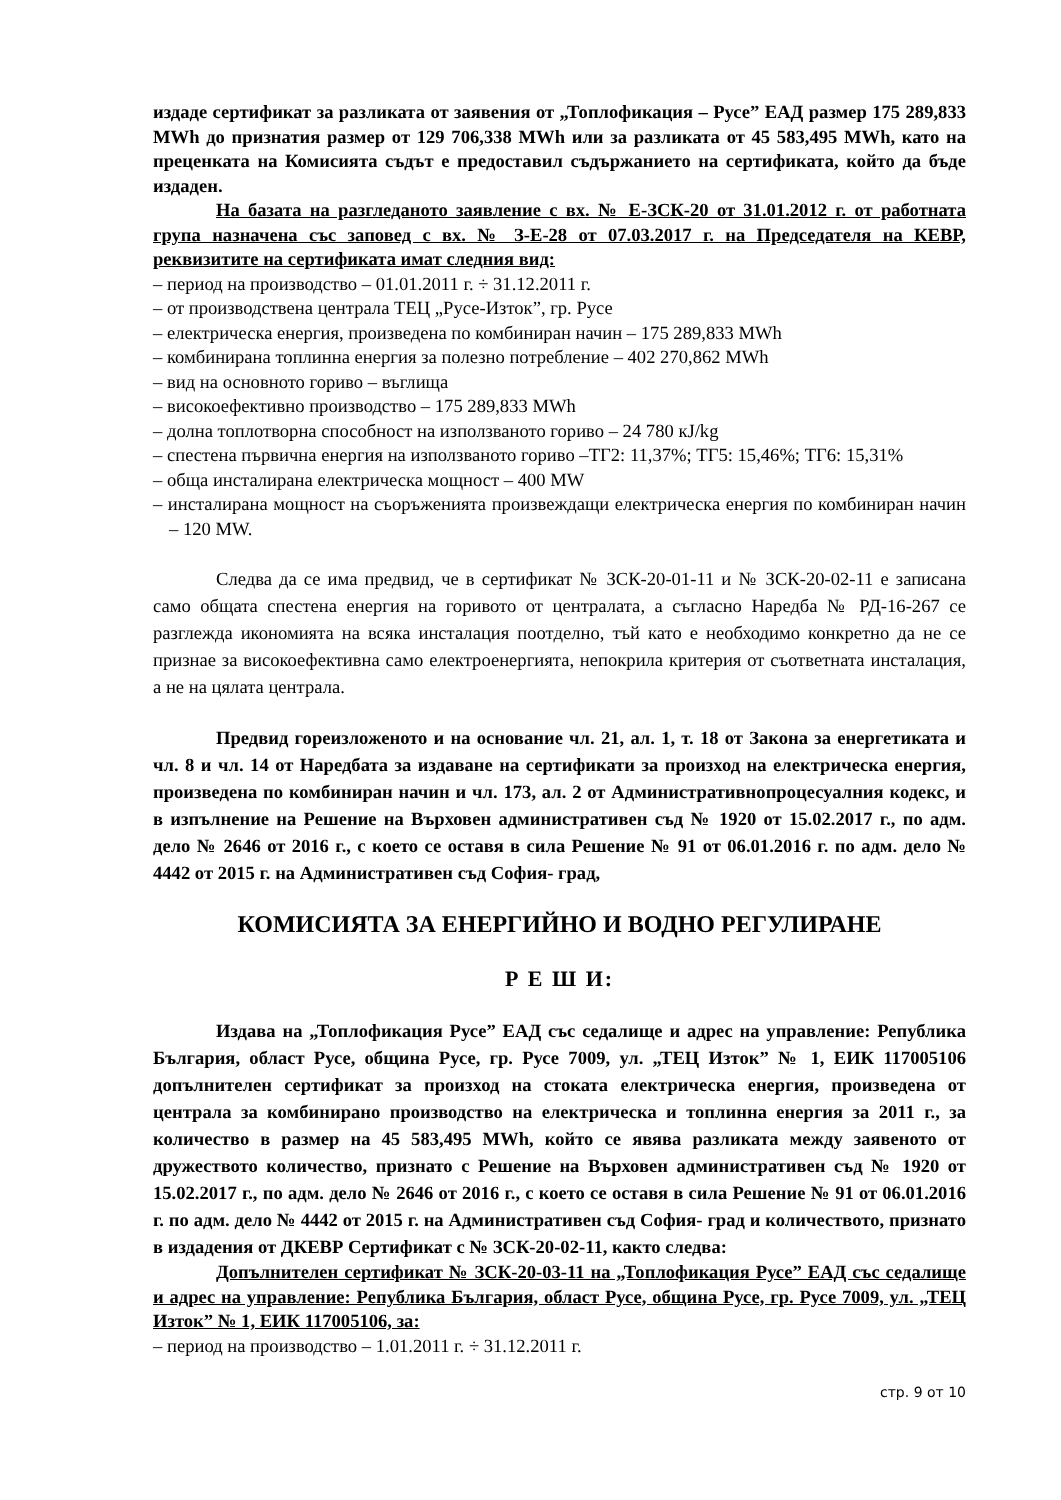издаде сертификат за разликата от заявения от „Топлофикация – Русе” ЕАД размер 175 289,833 MWh до признатия размер от 129 706,338 MWh или за разликата от 45 583,495 MWh, като на преценката на Комисията съдът е предоставил съдържанието на сертификата, който да бъде издаден.
На базата на разгледаното заявление с вх. № Е-ЗСК-20 от 31.01.2012 г. от работната група назначена със заповед с вх. № З-Е-28 от 07.03.2017 г. на Председателя на КЕВР, реквизитите на сертификата имат следния вид:
– период на производство – 01.01.2011 г. ÷ 31.12.2011 г.
– от производствена централа ТЕЦ „Русе-Изток”, гр. Русе
– електрическа енергия, произведена по комбиниран начин – 175 289,833 MWh
– комбинирана топлинна енергия за полезно потребление – 402 270,862 MWh
– вид на основното гориво – въглища
– високоефективно производство – 175 289,833 MWh
– долна топлотворна способност на използваното гориво – 24 780 кJ/kg
– спестена първична енергия на използваното гориво –ТГ2: 11,37%; ТГ5: 15,46%; ТГ6: 15,31%
– обща инсталирана електрическа мощност – 400 MW
– инсталирана мощност на съоръженията произвеждащи електрическа енергия по комбиниран начин – 120 MW.
Следва да се има предвид, че в сертификат № ЗСК-20-01-11 и № ЗСК-20-02-11 е записана само общата спестена енергия на горивото от централата, а съгласно Наредба № РД-16-267 се разглежда икономията на всяка инсталация поотделно, тъй като е необходимо конкретно да не се признае за високоефективна само електроенергията, непокрила критерия от съответната инсталация, а не на цялата централа.
Предвид гореизложеното и на основание чл. 21, ал. 1, т. 18 от Закона за енергетиката и чл. 8 и чл. 14 от Наредбата за издаване на сертификати за произход на електрическа енергия, произведена по комбиниран начин и чл. 173, ал. 2 от Административнопроцесуалния кодекс, и в изпълнение на Решение на Върховен административен съд № 1920 от 15.02.2017 г., по адм. дело № 2646 от 2016 г., с което се оставя в сила Решение № 91 от 06.01.2016 г. по адм. дело № 4442 от 2015 г. на Административен съд София- град,
КОМИСИЯТА ЗА ЕНЕРГИЙНО И ВОДНО РЕГУЛИРАНЕ
Р Е Ш И:
Издава на „Топлофикация Русе” ЕАД със седалище и адрес на управление: Република България, област Русе, община Русе, гр. Русе 7009, ул. „ТЕЦ Изток” № 1, ЕИК 117005106 допълнителен сертификат за произход на стоката електрическа енергия, произведена от централа за комбинирано производство на електрическа и топлинна енергия за 2011 г., за количество в размер на 45 583,495 MWh, който се явява разликата между заявеното от дружеството количество, признато с Решение на Върховен административен съд № 1920 от 15.02.2017 г., по адм. дело № 2646 от 2016 г., с което се оставя в сила Решение № 91 от 06.01.2016 г. по адм. дело № 4442 от 2015 г. на Административен съд София- град и количеството, признато в издадения от ДКЕВР Сертификат с № ЗСК-20-02-11, както следва:
Допълнителен сертификат № ЗСК-20-03-11 на „Топлофикация Русе” ЕАД със седалище и адрес на управление: Република България, област Русе, община Русе, гр. Русе 7009, ул. „ТЕЦ Изток” № 1, ЕИК 117005106, за:
– период на производство – 1.01.2011 г. ÷ 31.12.2011 г.
стр. 9 от 10